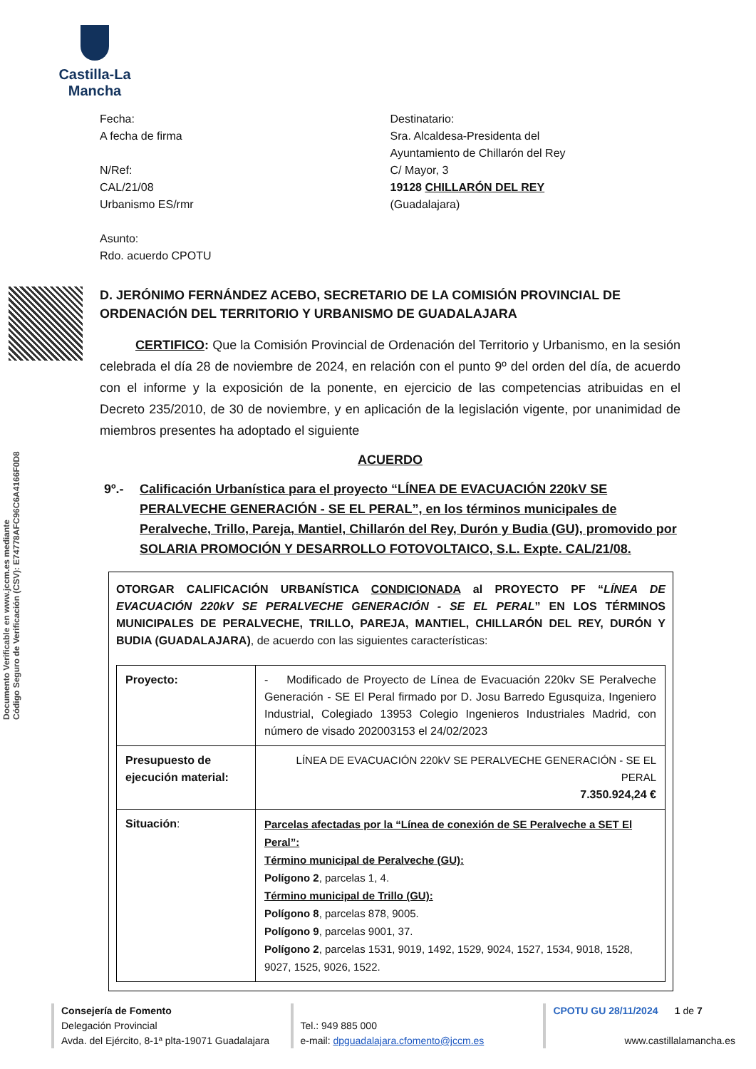Castilla-La Mancha
Documento Verificable en www.jccm.es mediante
Código Seguro de Verificación (CSV): E74778AFC96C6A4166F0D8
Fecha:
A fecha de firma
N/Ref:
CAL/21/08
Urbanismo ES/rmr
Asunto:
Rdo. acuerdo CPOTU
Destinatario:
Sra. Alcaldesa-Presidenta del
Ayuntamiento de Chillarón del Rey
C/ Mayor, 3
19128 CHILLARÓN DEL REY
(Guadalajara)
D. JERÓNIMO FERNÁNDEZ ACEBO, SECRETARIO DE LA COMISIÓN PROVINCIAL DE ORDENACIÓN DEL TERRITORIO Y URBANISMO DE GUADALAJARA
CERTIFICO: Que la Comisión Provincial de Ordenación del Territorio y Urbanismo, en la sesión celebrada el día 28 de noviembre de 2024, en relación con el punto 9º del orden del día, de acuerdo con el informe y la exposición de la ponente, en ejercicio de las competencias atribuidas en el Decreto 235/2010, de 30 de noviembre, y en aplicación de la legislación vigente, por unanimidad de miembros presentes ha adoptado el siguiente
ACUERDO
9º.- Calificación Urbanística para el proyecto “LÍNEA DE EVACUACIÓN 220kV SE PERALVECHE GENERACIÓN - SE EL PERAL”, en los términos municipales de Peralveche, Trillo, Pareja, Mantiel, Chillarón del Rey, Durón y Budia (GU), promovido por SOLARIA PROMOCIÓN Y DESARROLLO FOTOVOLTAICO, S.L. Expte. CAL/21/08.
OTORGAR CALIFICACIÓN URBANÍSTICA CONDICIONADA al PROYECTO PF “LÍNEA DE EVACUACIÓN 220kV SE PERALVECHE GENERACIÓN - SE EL PERAL” EN LOS TÉRMINOS MUNICIPALES DE PERALVECHE, TRILLO, PAREJA, MANTIEL, CHILLARÓN DEL REY, DURÓN Y BUDIA (GUADALAJARA), de acuerdo con las siguientes características:
| Proyecto: | - Modificado de Proyecto de Línea de Evacuación 220kv SE Peralveche Generación - SE El Peral firmado por D. Josu Barredo Egusquiza, Ingeniero Industrial, Colegiado 13953 Colegio Ingenieros Industriales Madrid, con número de visado 202003153 el 24/02/2023 |
| Presupuesto de ejecución material: | LÍNEA DE EVACUACIÓN 220kV SE PERALVECHE GENERACIÓN - SE EL PERAL 7.350.924,24 € |
| Situación : | Parcelas afectadas por la “Línea de conexión de SE Peralveche a SET El Peral”: Término municipal de Peralveche (GU): Polígono 2 , parcelas 1, 4. Término municipal de Trillo (GU): Polígono 8 , parcelas 878, 9005. Polígono 9 , parcelas 9001, 37. Polígono 2 , parcelas 1531, 9019, 1492, 1529, 9024, 1527, 1534, 9018, 1528, 9027, 1525, 9026, 1522. |
Consejería de Fomento
Delegación Provincial
Avda. del Ejército, 8-1ª plta-19071 Guadalajara
Tel.: 949 885 000
e-mail: dpguadalajara.cfomento@jccm.es
CPOTU GU 28/11/2024 1 de 7
www.castillalamancha.es